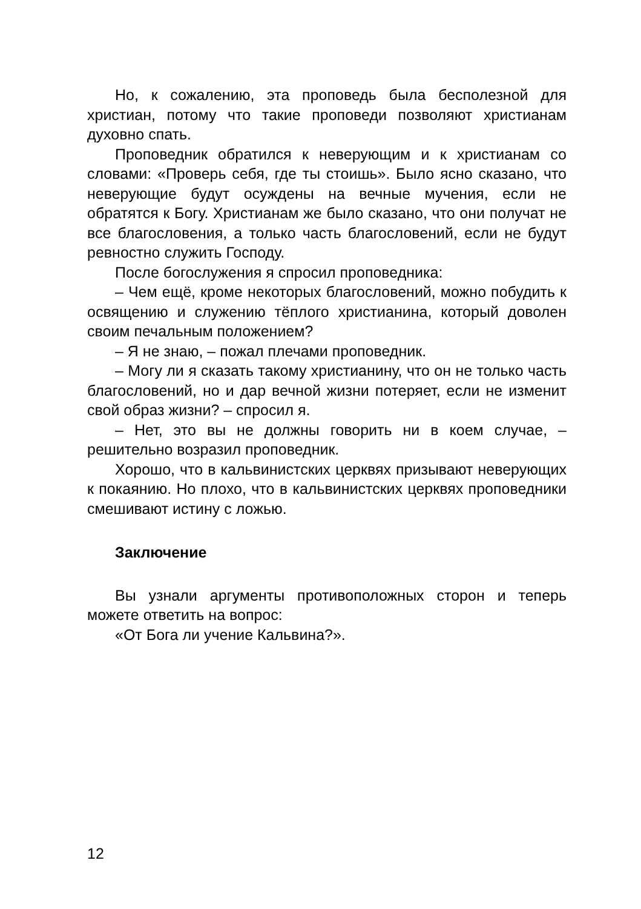Но, к сожалению, эта проповедь была бесполезной для христиан, потому что такие проповеди позволяют христианам духовно спать.
Проповедник обратился к неверующим и к христианам со словами: «Проверь себя, где ты стоишь». Было ясно сказано, что неверующие будут осуждены на вечные мучения, если не обратятся к Богу. Христианам же было сказано, что они получат не все благословения, а только часть благословений, если не будут ревностно служить Господу.
После богослужения я спросил проповедника:
– Чем ещё, кроме некоторых благословений, можно побудить к освящению и служению тёплого христианина, который доволен своим печальным положением?
– Я не знаю, – пожал плечами проповедник.
– Могу ли я сказать такому христианину, что он не только часть благословений, но и дар вечной жизни потеряет, если не изменит свой образ жизни? – спросил я.
– Нет, это вы не должны говорить ни в коем случае, – решительно возразил проповедник.
Хорошо, что в кальвинистских церквях призывают неверующих к покаянию. Но плохо, что в кальвинистских церквях проповедники смешивают истину с ложью.
Заключение
Вы узнали аргументы противоположных сторон и теперь можете ответить на вопрос:
«От Бога ли учение Кальвина?».
12